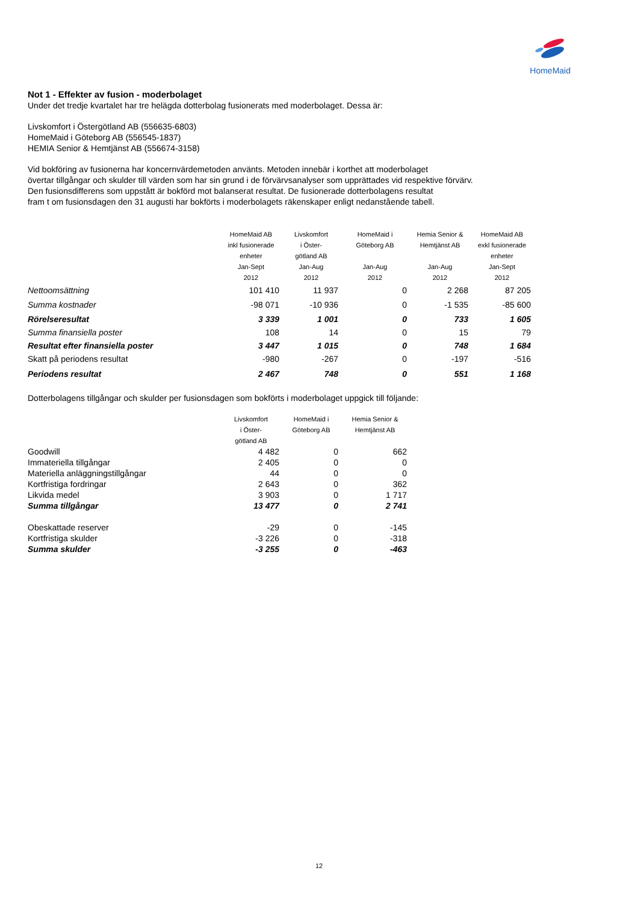HomeMaid
Not 1 - Effekter av fusion - moderbolaget
Under det tredje kvartalet har tre helägda dotterbolag fusionerats med moderbolaget. Dessa är:
Livskomfort i Östergötland AB (556635-6803)
HomeMaid i Göteborg AB (556545-1837)
HEMIA Senior & Hemtjänst AB (556674-3158)
Vid bokföring av fusionerna har koncernvärdemetoden använts. Metoden innebär i korthet att moderbolaget
övertar tillgångar och skulder till värden som har sin grund i de förvärvsanalyser som upprättades vid respektive förvärv.
Den fusionsdifferens som uppstått är bokförd mot balanserat resultat. De fusionerade dotterbolagens resultat
fram t om fusionsdagen den 31 augusti har bokförts i moderbolagets räkenskaper enligt nedanstående tabell.
| | HomeMaid AB inkl fusionerade enheter Jan-Sept 2012 | Livskomfort i Öster- götland AB Jan-Aug 2012 | HomeMaid i Göteborg AB Jan-Aug 2012 | Hemia Senior & Hemtjänst AB Jan-Aug 2012 | HomeMaid AB exkl fusionerade enheter Jan-Sept 2012 |
| --- | --- | --- | --- | --- | --- |
| Nettoomsättning | 101 410 | 11 937 | 0 | 2 268 | 87 205 |
| Summa kostnader | -98 071 | -10 936 | 0 | -1 535 | -85 600 |
| Rörelseresultat | 3 339 | 1 001 | 0 | 733 | 1 605 |
| Summa finansiella poster | 108 | 14 | 0 | 15 | 79 |
| Resultat efter finansiella poster | 3 447 | 1 015 | 0 | 748 | 1 684 |
| Skatt på periodens resultat | -980 | -267 | 0 | -197 | -516 |
| Periodens resultat | 2 467 | 748 | 0 | 551 | 1 168 |
Dotterbolagens tillgångar och skulder per fusionsdagen som bokförts i moderbolaget uppgick till följande:
| | Livskomfort i Öster- götland AB | HomeMaid i Göteborg AB | Hemia Senior & Hemtjänst AB |
| --- | --- | --- | --- |
| Goodwill | 4 482 | 0 | 662 |
| Immateriella tillgångar | 2 405 | 0 | 0 |
| Materiella anläggningstillgångar | 44 | 0 | 0 |
| Kortfristiga fordringar | 2 643 | 0 | 362 |
| Likvida medel | 3 903 | 0 | 1 717 |
| Summa tillgångar | 13 477 | 0 | 2 741 |
| Obeskattade reserver | -29 | 0 | -145 |
| Kortfristiga skulder | -3 226 | 0 | -318 |
| Summa skulder | -3 255 | 0 | -463 |
12